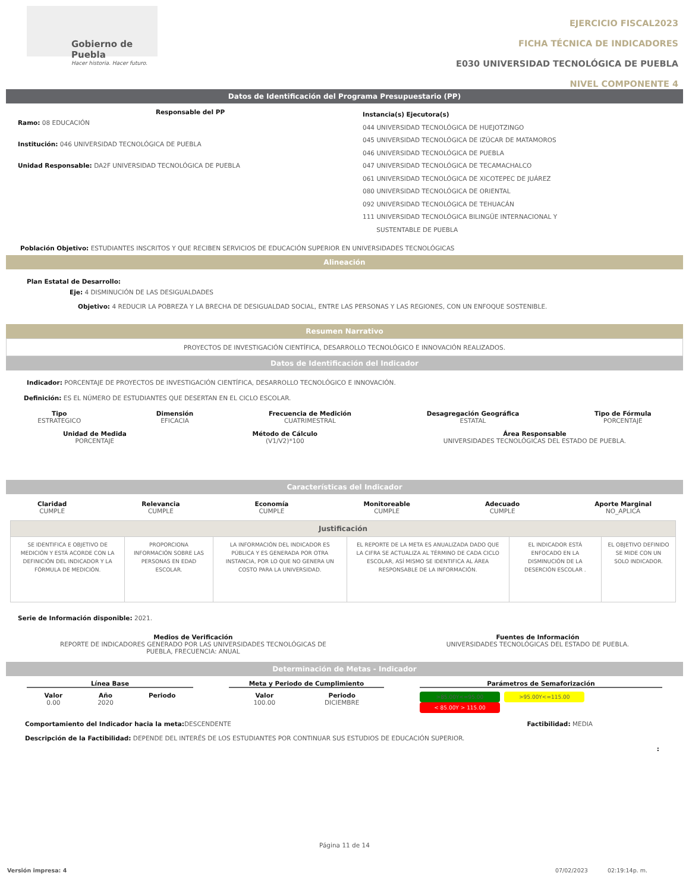Gobierno de Puebla
Hacer historia. Hacer futuro.
EJERCICIO FISCAL2023
FICHA TÉCNICA DE INDICADORES
E030 UNIVERSIDAD TECNOLÓGICA DE PUEBLA
NIVEL COMPONENTE 4
Datos de Identificación del Programa Presupuestario (PP)
Responsable del PP
Ramo: 08 EDUCACIÓN
Institución: 046 UNIVERSIDAD TECNOLÓGICA DE PUEBLA
Unidad Responsable: DA2F UNIVERSIDAD TECNOLÓGICA DE PUEBLA
Instancia(s) Ejecutora(s)
044 UNIVERSIDAD TECNOLÓGICA DE HUEJOTZINGO
045 UNIVERSIDAD TECNOLÓGICA DE IZÚCAR DE MATAMOROS
046 UNIVERSIDAD TECNOLÓGICA DE PUEBLA
047 UNIVERSIDAD TECNOLÓGICA DE TECAMACHALCO
061 UNIVERSIDAD TECNOLÓGICA DE XICOTEPEC DE JUÁREZ
080 UNIVERSIDAD TECNOLÓGICA DE ORIENTAL
092 UNIVERSIDAD TECNOLÓGICA DE TEHUACÁN
111 UNIVERSIDAD TECNOLÓGICA BILINGÜE INTERNACIONAL Y
SUSTENTABLE DE PUEBLA
Población Objetivo: ESTUDIANTES INSCRITOS Y QUE RECIBEN SERVICIOS DE EDUCACIÓN SUPERIOR EN UNIVERSIDADES TECNOLÓGICAS
Alineación
Plan Estatal de Desarrollo:
Eje: 4 DISMINUCIÓN DE LAS DESIGUALDADES
Objetivo: 4 REDUCIR LA POBREZA Y LA BRECHA DE DESIGUALDAD SOCIAL, ENTRE LAS PERSONAS Y LAS REGIONES, CON UN ENFOQUE SOSTENIBLE.
Resumen Narrativo
PROYECTOS DE INVESTIGACIÓN CIENTÍFICA, DESARROLLO TECNOLÓGICO E INNOVACIÓN REALIZADOS.
Datos de Identificación del Indicador
Indicador: PORCENTAJE DE PROYECTOS DE INVESTIGACIÓN CIENTÍFICA, DESARROLLO TECNOLÓGICO E INNOVACIÓN.
Definición: ES EL NÚMERO DE ESTUDIANTES QUE DESERTAN EN EL CICLO ESCOLAR.
Tipo
ESTRATEGICO
Dimensión
EFICACIA
Frecuencia de Medición
CUATRIMESTRAL
Desagregación Geográfica
ESTATAL
Tipo de Fórmula
PORCENTAJE
Unidad de Medida
PORCENTAJE
Método de Cálculo
(V1/V2)*100
Área Responsable
UNIVERSIDADES TECNOLÓGICAS DEL ESTADO DE PUEBLA.
Características del Indicador
Claridad
CUMPLE
Relevancia
CUMPLE
Economía
CUMPLE
Monitoreable
CUMPLE
Adecuado
CUMPLE
Aporte Marginal
NO_APLICA
| Justificación | | | | | |
| SE IDENTIFICA E OBJETIVO DE MEDICIÓN Y ESTÁ ACORDE CON LA DEFINICIÓN DEL INDICADOR Y LA FÓRMULA DE MEDICIÓN. | PROPORCIONA INFORMACIÓN SOBRE LAS PERSONAS EN EDAD ESCOLAR. | LA INFORMACIÓN DEL INDICADOR ES PÚBLICA Y ES GENERADA POR OTRA INSTANCIA, POR LO QUE NO GENERA UN COSTO PARA LA UNIVERSIDAD. | EL REPORTE DE LA META ES ANUALIZADA DADO QUE LA CIFRA SE ACTUALIZA AL TÉRMINO DE CADA CICLO ESCOLAR, ASÍ MISMO SE IDENTIFICA AL ÁREA RESPONSABLE DE LA INFORMACIÓN. | EL INDICADOR ESTÁ ENFOCADO EN LA DISMINUCIÓN DE LA DESERCIÓN ESCOLAR . | EL OBJETIVO DEFINIDO SE MIDE CON UN SOLO INDICADOR. |
Serie de Información disponible: 2021.
Medios de Verificación
REPORTE DE INDICADORES GENERADO POR LAS UNIVERSIDADES TECNOLÓGICAS DE
PUEBLA, FRECUENCIA: ANUAL
Fuentes de Información
UNIVERSIDADES TECNOLÓGICAS DEL ESTADO DE PUEBLA.
Determinación de Metas - Indicador
Línea Base
Valor
0.00
Año
2020
Periodo
Meta y Periodo de Cumplimiento
Valor
100.00
Periodo
DICIEMBRE
Parámetros de Semaforización
>85.00Y<=95.00 >95.00Y<=115.00 < 85.00Y > 115.00
Comportamiento del Indicador hacia la meta: DESCENDENTE
Factibilidad: MEDIA
Descripción de la Factibilidad: DEPENDE DEL INTERÉS DE LOS ESTUDIANTES POR CONTINUAR SUS ESTUDIOS DE EDUCACIÓN SUPERIOR.
:
Página 11 de 14
Versión impresa: 4 07/02/2023 02:19:14p. m.